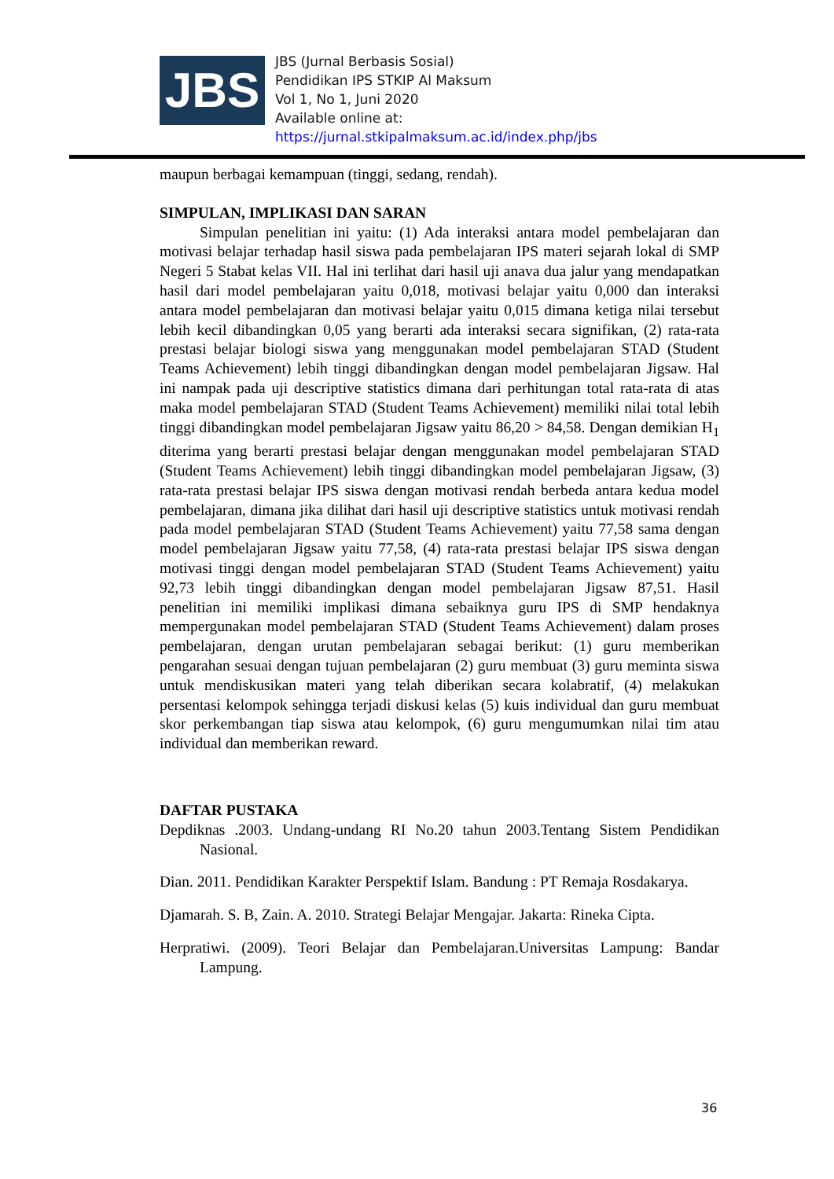JBS
JBS (Jurnal Berbasis Sosial)
Pendidikan IPS STKIP Al Maksum
Vol 1, No 1, Juni 2020
Available online at:
https://jurnal.stkipalmaksum.ac.id/index.php/jbs
maupun berbagai kemampuan (tinggi, sedang, rendah).
SIMPULAN, IMPLIKASI DAN SARAN
Simpulan penelitian ini yaitu: (1) Ada interaksi antara model pembelajaran dan motivasi belajar terhadap hasil siswa pada pembelajaran IPS materi sejarah lokal di SMP Negeri 5 Stabat kelas VII. Hal ini terlihat dari hasil uji anava dua jalur yang mendapatkan hasil dari model pembelajaran yaitu 0,018, motivasi belajar yaitu 0,000 dan interaksi antara model pembelajaran dan motivasi belajar yaitu 0,015 dimana ketiga nilai tersebut lebih kecil dibandingkan 0,05 yang berarti ada interaksi secara signifikan, (2) rata-rata prestasi belajar biologi siswa yang menggunakan model pembelajaran STAD (Student Teams Achievement) lebih tinggi dibandingkan dengan model pembelajaran Jigsaw. Hal ini nampak pada uji descriptive statistics dimana dari perhitungan total rata-rata di atas maka model pembelajaran STAD (Student Teams Achievement) memiliki nilai total lebih tinggi dibandingkan model pembelajaran Jigsaw yaitu 86,20 > 84,58. Dengan demikian H<sub>1</sub> diterima yang berarti prestasi belajar dengan menggunakan model pembelajaran STAD (Student Teams Achievement) lebih tinggi dibandingkan model pembelajaran Jigsaw, (3) rata-rata prestasi belajar IPS siswa dengan motivasi rendah berbeda antara kedua model pembelajaran, dimana jika dilihat dari hasil uji descriptive statistics untuk motivasi rendah pada model pembelajaran STAD (Student Teams Achievement) yaitu 77,58 sama dengan model pembelajaran Jigsaw yaitu 77,58, (4) rata-rata prestasi belajar IPS siswa dengan motivasi tinggi dengan model pembelajaran STAD (Student Teams Achievement) yaitu 92,73 lebih tinggi dibandingkan dengan model pembelajaran Jigsaw 87,51. Hasil penelitian ini memiliki implikasi dimana sebaiknya guru IPS di SMP hendaknya mempergunakan model pembelajaran STAD (Student Teams Achievement) dalam proses pembelajaran, dengan urutan pembelajaran sebagai berikut: (1) guru memberikan pengarahan sesuai dengan tujuan pembelajaran (2) guru membuat (3) guru meminta siswa untuk mendiskusikan materi yang telah diberikan secara kolabratif, (4) melakukan persentasi kelompok sehingga terjadi diskusi kelas (5) kuis individual dan guru membuat skor perkembangan tiap siswa atau kelompok, (6) guru mengumumkan nilai tim atau individual dan memberikan reward.
DAFTAR PUSTAKA
Depdiknas .2003. Undang-undang RI No.20 tahun 2003.Tentang Sistem Pendidikan Nasional.
Dian. 2011. Pendidikan Karakter Perspektif Islam. Bandung : PT Remaja Rosdakarya.
Djamarah. S. B, Zain. A. 2010. Strategi Belajar Mengajar. Jakarta: Rineka Cipta.
Herpratiwi. (2009). Teori Belajar dan Pembelajaran.Universitas Lampung: Bandar Lampung.
36